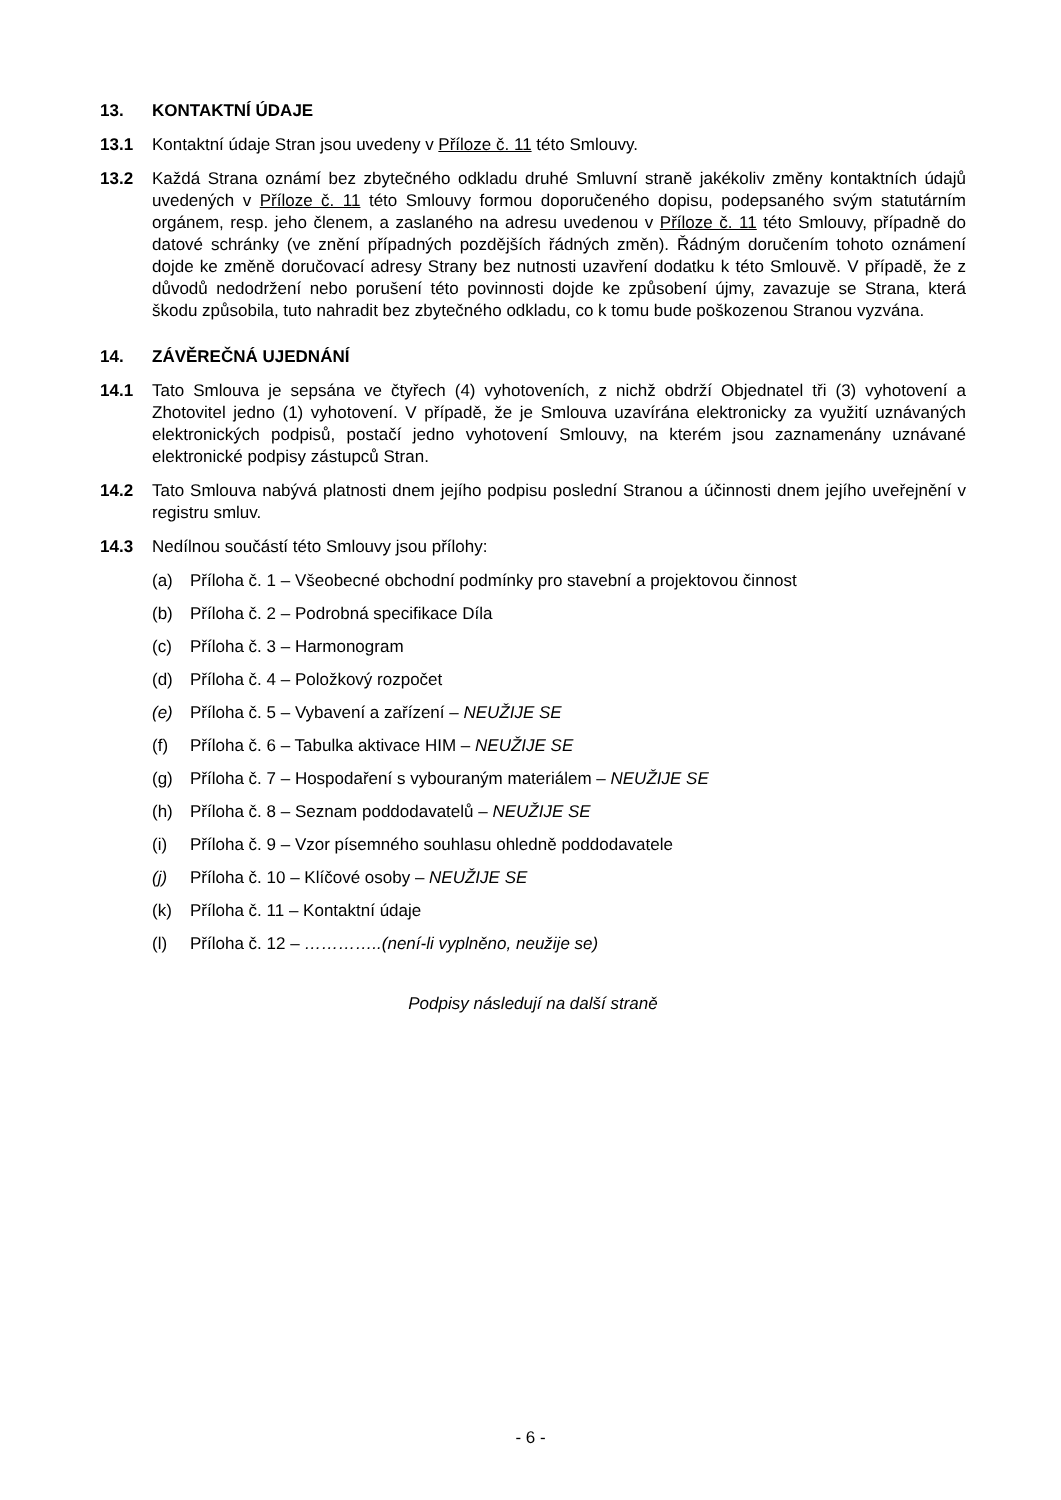13. KONTAKTNÍ ÚDAJE
13.1 Kontaktní údaje Stran jsou uvedeny v Příloze č. 11 této Smlouvy.
13.2 Každá Strana oznámí bez zbytečného odkladu druhé Smluvní straně jakékoliv změny kontaktních údajů uvedených v Příloze č. 11 této Smlouvy formou doporučeného dopisu, podepsaného svým statutárním orgánem, resp. jeho členem, a zaslaného na adresu uvedenou v Příloze č. 11 této Smlouvy, případně do datové schránky (ve znění případných pozdějších řádných změn). Řádným doručením tohoto oznámení dojde ke změně doručovací adresy Strany bez nutnosti uzavření dodatku k této Smlouvě. V případě, že z důvodů nedodržení nebo porušení této povinnosti dojde ke způsobení újmy, zavazuje se Strana, která škodu způsobila, tuto nahradit bez zbytečného odkladu, co k tomu bude poškozenou Stranou vyzvána.
14. ZÁVĚREČNÁ UJEDNÁNÍ
14.1 Tato Smlouva je sepsána ve čtyřech (4) vyhotoveních, z nichž obdrží Objednatel tři (3) vyhotovení a Zhotovitel jedno (1) vyhotovení. V případě, že je Smlouva uzavírána elektronicky za využití uznávaných elektronických podpisů, postačí jedno vyhotovení Smlouvy, na kterém jsou zaznamenány uznávané elektronické podpisy zástupců Stran.
14.2 Tato Smlouva nabývá platnosti dnem jejího podpisu poslední Stranou a účinnosti dnem jejího uveřejnění v registru smluv.
14.3 Nedílnou součástí této Smlouvy jsou přílohy:
(a) Příloha č. 1 – Všeobecné obchodní podmínky pro stavební a projektovou činnost
(b) Příloha č. 2 – Podrobná specifikace Díla
(c) Příloha č. 3 – Harmonogram
(d) Příloha č. 4 – Položkový rozpočet
(e) Příloha č. 5 – Vybavení a zařízení – NEUŽIJE SE
(f) Příloha č. 6 – Tabulka aktivace HIM – NEUŽIJE SE
(g) Příloha č. 7 – Hospodaření s vybouraným materiálem – NEUŽIJE SE
(h) Příloha č. 8 – Seznam poddodavatelů – NEUŽIJE SE
(i) Příloha č. 9 – Vzor písemného souhlasu ohledně poddodavatele
(j) Příloha č. 10 – Klíčové osoby – NEUŽIJE SE
(k) Příloha č. 11 – Kontaktní údaje
(l) Příloha č. 12 – …………..(není-li vyplněno, neužije se)
Podpisy následují na další straně
- 6 -